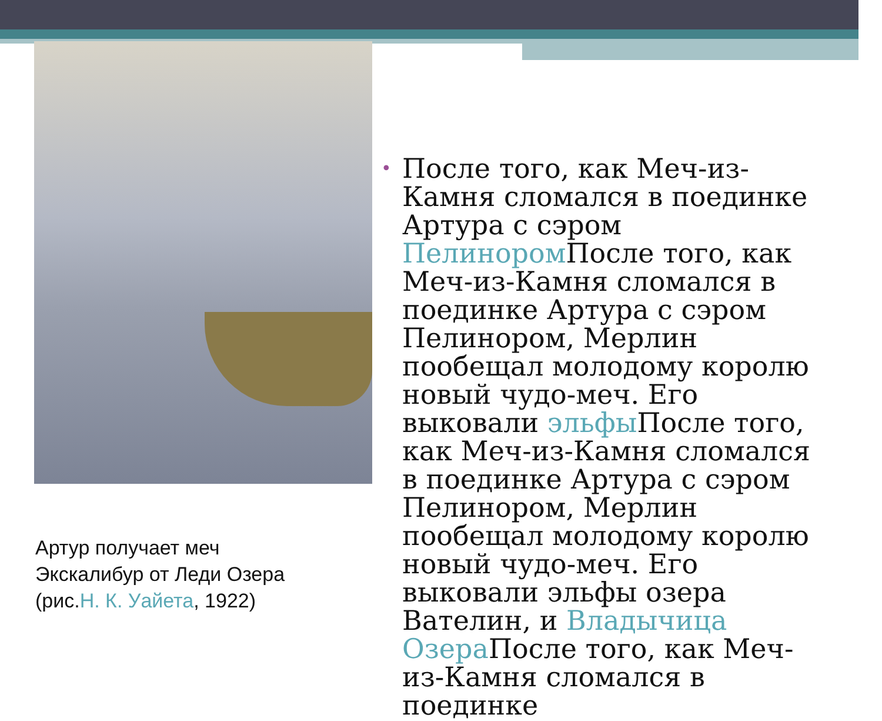Артур получает меч Экскалибур от Леди Озера (рис.Н. К. Уайета, 1922)
•
После того, как Меч-из-Камня сломался в поединке Артура с сэром Пелинором После того, как Меч-из-Камня сломался в поединке Артура с сэром Пелинором, Мерлин пообещал молодому королю новый чудо-меч. Его выковали эльфы После того, как Меч-из-Камня сломался в поединке Артура с сэром Пелинором, Мерлин пообещал молодому королю новый чудо-меч. Его выковали эльфы озера Вателин, и Владычица Озера После того, как Меч-из-Камня сломался в поединке